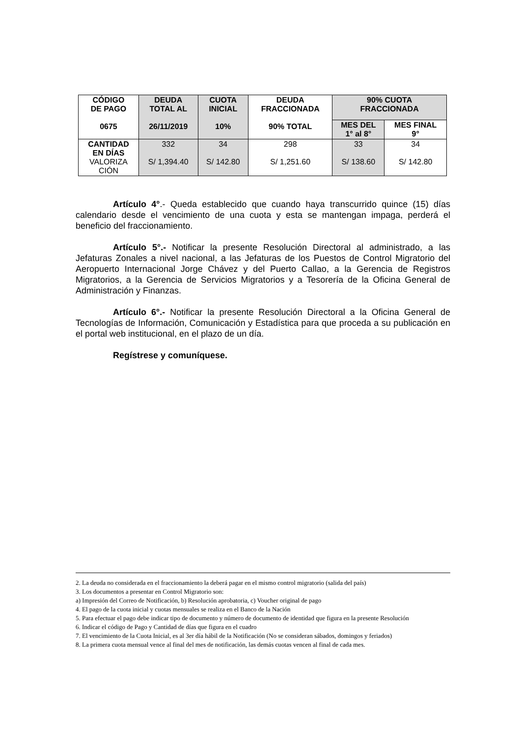| CÓDIGO DE PAGO 0675 | DEUDA TOTAL AL 26/11/2019 | CUOTA INICIAL 10% | DEUDA FRACCIONADA 90% TOTAL | 90% CUOTA FRACCIONADA | |
| --- | --- | --- | --- | --- | --- |
| | | | | MES DEL 1° al 8° | MES FINAL 9° |
| CANTIDAD EN DÍAS VALORIZA CIÓN | 332 S/ 1,394.40 | 34 S/ 142.80 | 298 S/ 1,251.60 | 33 S/ 138.60 | 34 S/ 142.80 |
Artículo 4°.- Queda establecido que cuando haya transcurrido quince (15) días calendario desde el vencimiento de una cuota y esta se mantengan impaga, perderá el beneficio del fraccionamiento.
Artículo 5°.- Notificar la presente Resolución Directoral al administrado, a las Jefaturas Zonales a nivel nacional, a las Jefaturas de los Puestos de Control Migratorio del Aeropuerto Internacional Jorge Chávez y del Puerto Callao, a la Gerencia de Registros Migratorios, a la Gerencia de Servicios Migratorios y a Tesorería de la Oficina General de Administración y Finanzas.
Artículo 6°.- Notificar la presente Resolución Directoral a la Oficina General de Tecnologías de Información, Comunicación y Estadística para que proceda a su publicación en el portal web institucional, en el plazo de un día.
Regístrese y comuníquese.
2. La deuda no considerada en el fraccionamiento la deberá pagar en el mismo control migratorio (salida del país)
3. Los documentos a presentar en Control Migratorio son:
a) Impresión del Correo de Notificación, b) Resolución aprobatoria, c) Voucher original de pago
4. El pago de la cuota inicial y cuotas mensuales se realiza en el Banco de la Nación
5. Para efectuar el pago debe indicar tipo de documento y número de documento de identidad que figura en la presente Resolución
6. Indicar el código de Pago y Cantidad de días que figura en el cuadro
7. El vencimiento de la Cuota Inicial, es al 3er día hábil de la Notificación (No se consideran sábados, domingos y feriados)
8. La primera cuota mensual vence al final del mes de notificación, las demás cuotas vencen al final de cada mes.